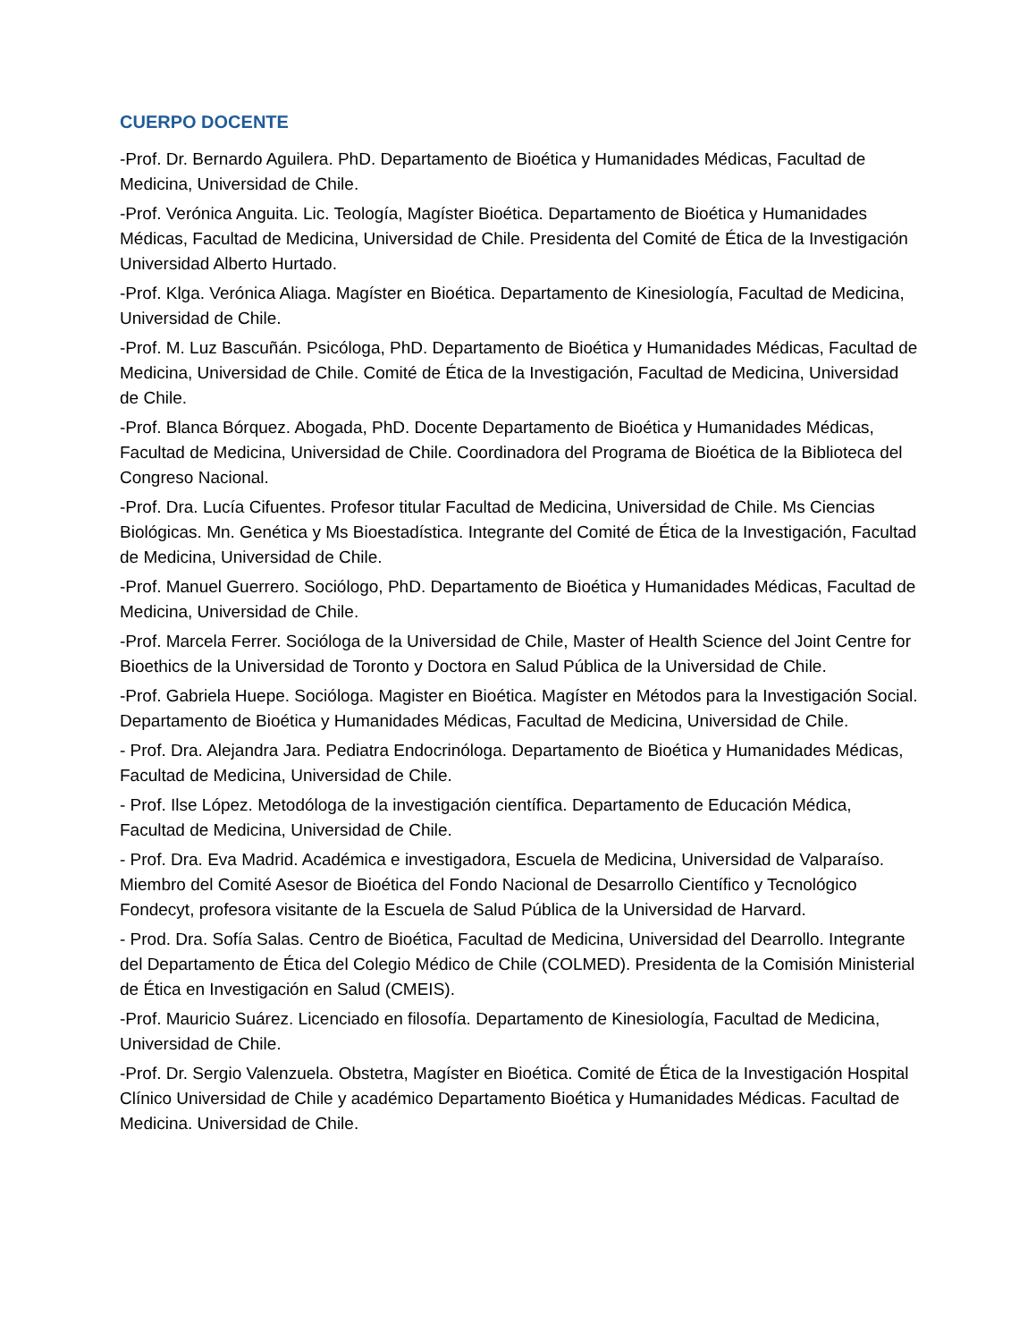CUERPO DOCENTE
-Prof. Dr. Bernardo Aguilera. PhD. Departamento de Bioética y Humanidades Médicas, Facultad de Medicina, Universidad de Chile.
-Prof. Verónica Anguita. Lic. Teología, Magíster Bioética. Departamento de Bioética y Humanidades Médicas, Facultad de Medicina, Universidad de Chile. Presidenta del Comité de Ética de la Investigación Universidad Alberto Hurtado.
-Prof. Klga. Verónica Aliaga. Magíster en Bioética. Departamento de Kinesiología, Facultad de Medicina, Universidad de Chile.
-Prof. M. Luz Bascuñán. Psicóloga, PhD. Departamento de Bioética y Humanidades Médicas, Facultad de Medicina, Universidad de Chile. Comité de Ética de la Investigación, Facultad de Medicina, Universidad de Chile.
-Prof. Blanca Bórquez. Abogada, PhD. Docente Departamento de Bioética y Humanidades Médicas, Facultad de Medicina, Universidad de Chile. Coordinadora del Programa de Bioética de la Biblioteca del Congreso Nacional.
-Prof. Dra. Lucía Cifuentes. Profesor titular Facultad de Medicina, Universidad de Chile. Ms Ciencias Biológicas. Mn. Genética y Ms Bioestadística. Integrante del Comité de Ética de la Investigación, Facultad de Medicina, Universidad de Chile.
-Prof. Manuel Guerrero. Sociólogo, PhD. Departamento de Bioética y Humanidades Médicas, Facultad de Medicina, Universidad de Chile.
-Prof. Marcela Ferrer. Socióloga de la Universidad de Chile, Master of Health Science del Joint Centre for Bioethics de la Universidad de Toronto y Doctora en Salud Pública de la Universidad de Chile.
-Prof. Gabriela Huepe. Socióloga. Magister en Bioética. Magíster en Métodos para la Investigación Social. Departamento de Bioética y Humanidades Médicas, Facultad de Medicina, Universidad de Chile.
- Prof. Dra. Alejandra Jara. Pediatra Endocrinóloga. Departamento de Bioética y Humanidades Médicas, Facultad de Medicina, Universidad de Chile.
- Prof. Ilse López. Metodóloga de la investigación científica. Departamento de Educación Médica, Facultad de Medicina, Universidad de Chile.
- Prof. Dra. Eva Madrid. Académica e investigadora, Escuela de Medicina, Universidad de Valparaíso. Miembro del Comité Asesor de Bioética del Fondo Nacional de Desarrollo Científico y Tecnológico Fondecyt, profesora visitante de la Escuela de Salud Pública de la Universidad de Harvard.
- Prod. Dra. Sofía Salas. Centro de Bioética, Facultad de Medicina, Universidad del Dearrollo. Integrante del Departamento de Ética del Colegio Médico de Chile (COLMED). Presidenta de la Comisión Ministerial de Ética en Investigación en Salud (CMEIS).
-Prof. Mauricio Suárez. Licenciado en filosofía. Departamento de Kinesiología, Facultad de Medicina, Universidad de Chile.
-Prof. Dr. Sergio Valenzuela. Obstetra, Magíster en Bioética. Comité de Ética de la Investigación Hospital Clínico Universidad de Chile y académico Departamento Bioética y Humanidades Médicas. Facultad de Medicina. Universidad de Chile.